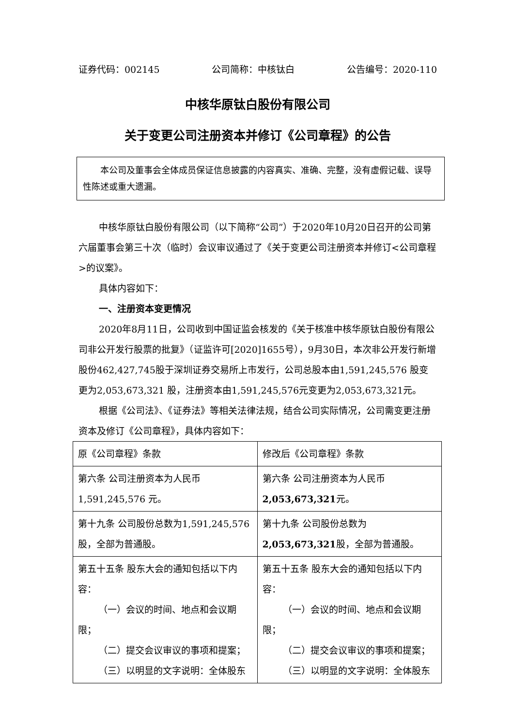证券代码：002145 公司简称：中核钛白 公告编号：2020-110
中核华原钛白股份有限公司
关于变更公司注册资本并修订《公司章程》的公告
　　本公司及董事会全体成员保证信息披露的内容真实、准确、完整，没有虚假记载、误导性陈述或重大遗漏。
中核华原钛白股份有限公司（以下简称“公司”）于2020年10月20日召开的公司第六届董事会第三十次（临时）会议审议通过了《关于变更公司注册资本并修订<公司章程>的议案》。
具体内容如下：
一、注册资本变更情况
2020年8月11日，公司收到中国证监会核发的《关于核准中核华原钛白股份有限公司非公开发行股票的批复》（证监许可[2020]1655号），9月30日，本次非公开发行新增股份462,427,745股于深圳证券交易所上市发行，公司总股本由1,591,245,576 股变更为2,053,673,321 股，注册资本由1,591,245,576元变更为2,053,673,321元。
根据《公司法》、《证券法》等相关法律法规，结合公司实际情况，公司需变更注册资本及修订《公司章程》，具体内容如下：
| 原《公司章程》条款 | 修改后《公司章程》条款 |
| 第六条 公司注册资本为人民币1,591,245,576 元。 | 第六条 公司注册资本为人民币 2,053,673,321 元。 |
| 第十九条 公司股份总数为1,591,245,576 股，全部为普通股。 | 第十九条 公司股份总数为 2,053,673,321 股，全部为普通股。 |
| 第五十五条 股东大会的通知包括以下内容： （一）会议的时间、地点和会议期 限； （二）提交会议审议的事项和提案； （三）以明显的文字说明：全体股东 | 第五十五条 股东大会的通知包括以下内容： （一）会议的时间、地点和会议期 限； （二）提交会议审议的事项和提案； （三）以明显的文字说明：全体股东 |